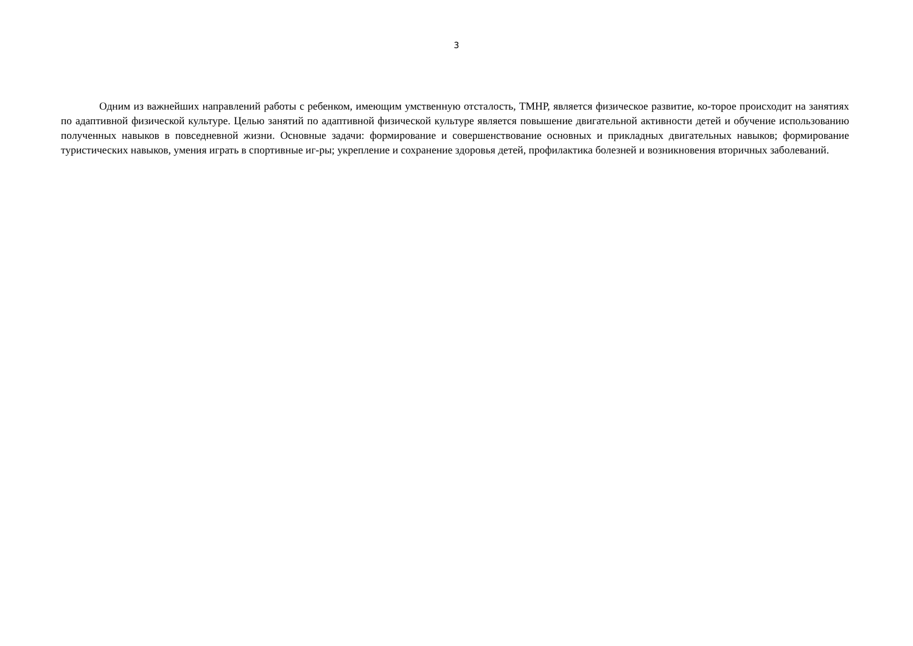3
Одним из важнейших направлений работы с ребенком, имеющим умственную отсталость, ТМНР, является физическое развитие, ко-торое происходит на занятиях по адаптивной физической культуре. Целью занятий по адаптивной физической культуре является повышение двигательной активности детей и обучение использованию полученных навыков в повседневной жизни. Основные задачи: формирование и совершенствование основных и прикладных двигательных навыков; формирование туристических навыков, умения играть в спортивные иг-ры; укрепление и сохранение здоровья детей, профилактика болезней и возникновения вторичных заболеваний.